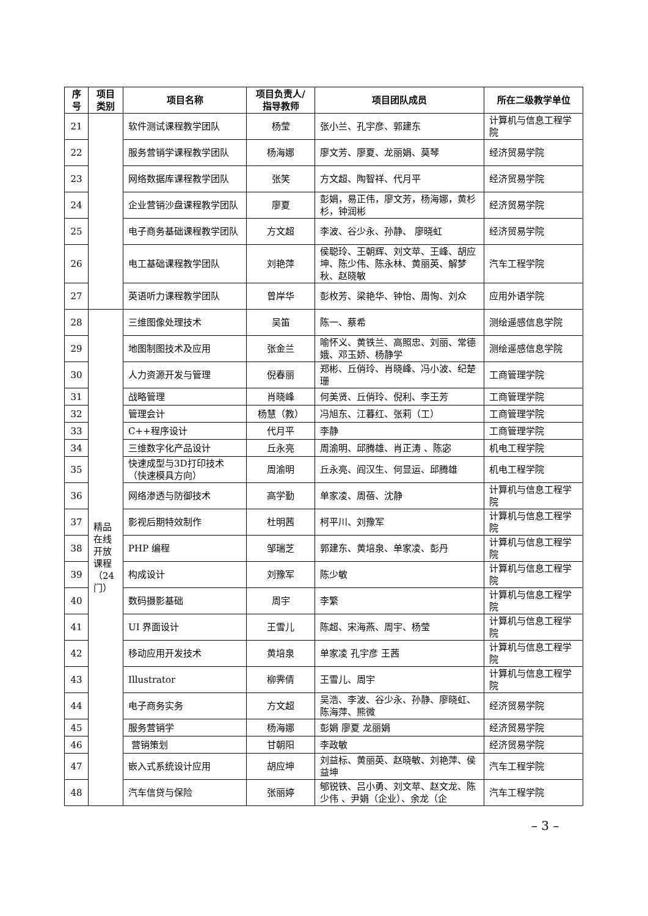| 序号 | 项目类别 | 项目名称 | 项目负责人/指导教师 | 项目团队成员 | 所在二级教学单位 |
| --- | --- | --- | --- | --- | --- |
| 21 | | 软件测试课程教学团队 | 杨莹 | 张小兰、孔宇彦、郭建东 | 计算机与信息工程学院 |
| 22 | | 服务营销学课程教学团队 | 杨海娜 | 廖文芳、廖夏、龙丽娟、莫琴 | 经济贸易学院 |
| 23 | | 网络数据库课程教学团队 | 张笑 | 方文超、陶智祥、代月平 | 经济贸易学院 |
| 24 | | 企业营销沙盘课程教学团队 | 廖夏 | 彭娟，易正伟，廖文芳，杨海娜，黄杉杉，钟润彬 | 经济贸易学院 |
| 25 | | 电子商务基础课程教学团队 | 方文超 | 李波、谷少永、孙静、 廖晓虹 | 经济贸易学院 |
| 26 | | 电工基础课程教学团队 | 刘艳萍 | 侯聪玲、王朝辉、刘文苹、王峰、胡应坤、陈少伟、陈永林、黄丽英、解梦秋、赵晓敏 | 汽车工程学院 |
| 27 | | 英语听力课程教学团队 | 曾岸华 | 彭枚芳、梁艳华、钟怡、周恂、刘众 | 应用外语学院 |
| 28 | 精品在线开放课程（24门） | 三维图像处理技术 | 吴笛 | 陈一、蔡希 | 测绘遥感信息学院 |
| 29 | | 地图制图技术及应用 | 张金兰 | 喻怀义、黄铁兰、高照忠、刘丽、常德娥、邓玉娇、杨静学 | 测绘遥感信息学院 |
| 30 | | 人力资源开发与管理 | 倪春丽 | 郑彬、丘俏玲、肖晓峰、冯小波、纪楚珊 | 工商管理学院 |
| 31 | | 战略管理 | 肖晓峰 | 何美贤、丘俏玲、倪利、李王芳 | 工商管理学院 |
| 32 | | 管理会计 | 杨慧（教） | 冯旭东、江暮红、张莉（工） | 工商管理学院 |
| 33 | | C++程序设计 | 代月平 | 李静 | 工商管理学院 |
| 34 | | 三维数字化产品设计 | 丘永亮 | 周渝明、邱腾雄、肖正涛 、陈宓 | 机电工程学院 |
| 35 | | 快速成型与3D打印技术（快速模具方向） | 周渝明 | 丘永亮、阎汉生、何显运、邱腾雄 | 机电工程学院 |
| 36 | | 网络渗透与防御技术 | 高学勤 | 单家凌、周蓓、沈静 | 计算机与信息工程学院 |
| 37 | | 影视后期特效制作 | 杜明茜 | 柯平川、刘豫军 | 计算机与信息工程学院 |
| 38 | | PHP 编程 | 邹瑞芝 | 郭建东、黄培泉、单家凌、彭丹 | 计算机与信息工程学院 |
| 39 | | 构成设计 | 刘豫军 | 陈少敏 | 计算机与信息工程学院 |
| 40 | | 数码摄影基础 | 周宇 | 李繁 | 计算机与信息工程学院 |
| 41 | | UI 界面设计 | 王雪儿 | 陈超、宋海燕、周宇、杨莹 | 计算机与信息工程学院 |
| 42 | | 移动应用开发技术 | 黄培泉 | 单家凌 孔宇彦 王茜 | 计算机与信息工程学院 |
| 43 | | Illustrator | 柳霁倩 | 王雪儿、周宇 | 计算机与信息工程学院 |
| 44 | | 电子商务实务 | 方文超 | 吴浩、李波、谷少永、孙静、廖晓虹、陈海萍、熊微 | 经济贸易学院 |
| 45 | | 服务营销学 | 杨海娜 | 彭娟 廖夏 龙丽娟 | 经济贸易学院 |
| 46 | | 营销策划 | 甘朝阳 | 李政敏 | 经济贸易学院 |
| 47 | | 嵌入式系统设计应用 | 胡应坤 | 刘益标、黄丽英、赵晓敏、刘艳萍、侯益坤 | 汽车工程学院 |
| 48 | | 汽车信贷与保险 | 张丽婷 | 郇锐铁、吕小勇、刘文苹、赵文龙、陈少伟 、尹娟（企业）、余龙（企 | 汽车工程学院 |
– 3 –